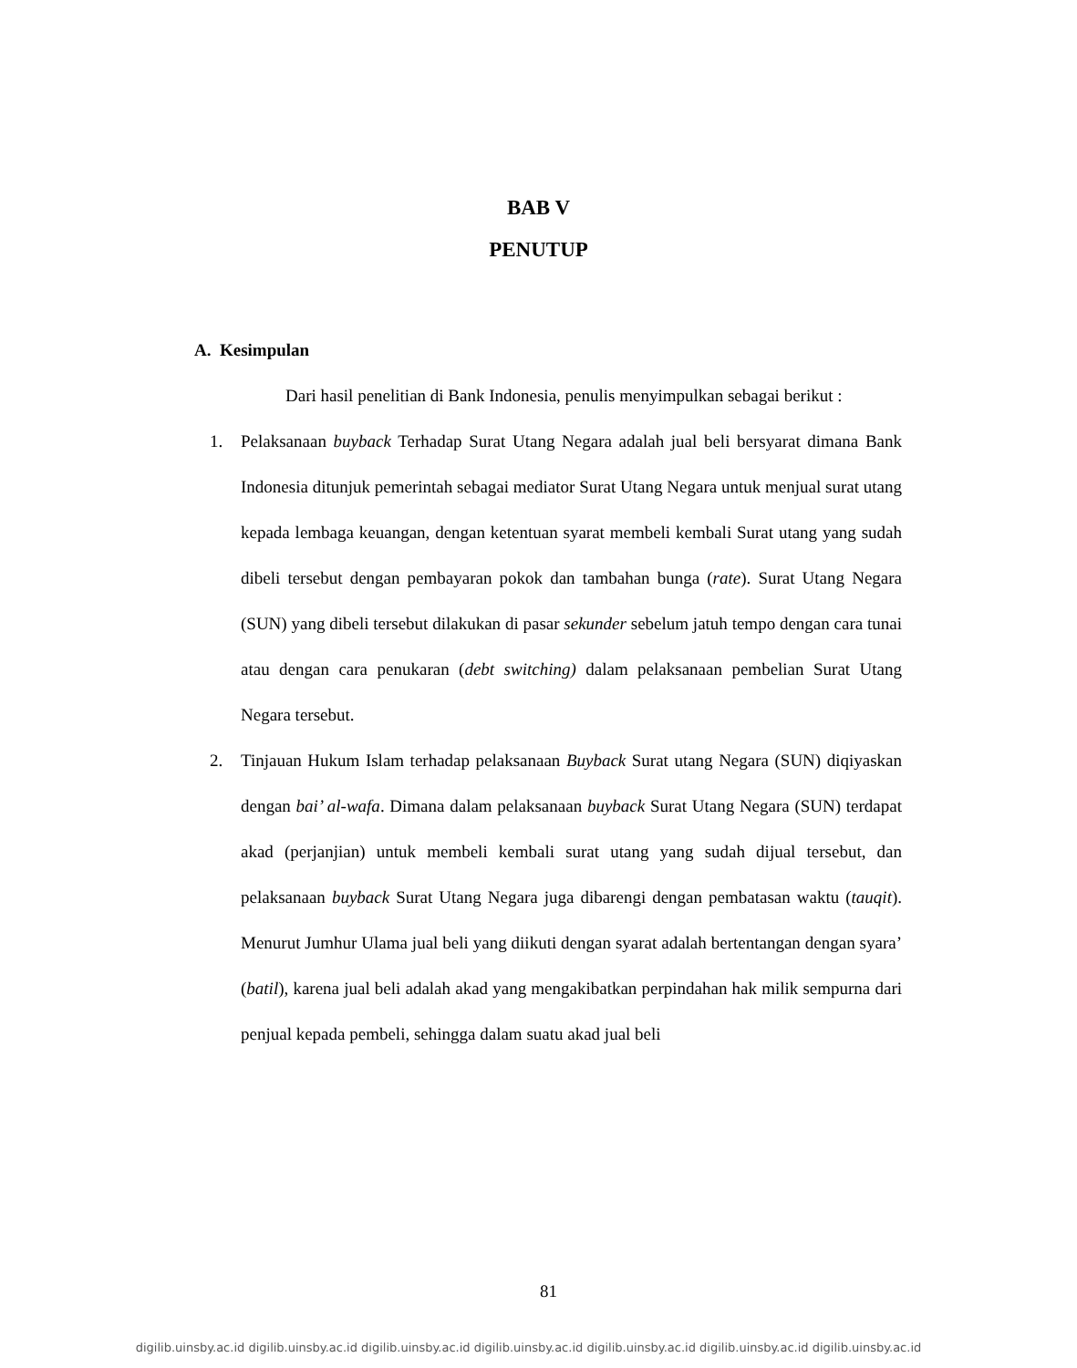BAB V
PENUTUP
A. Kesimpulan
Dari hasil penelitian di Bank Indonesia, penulis menyimpulkan sebagai berikut :
1.
Pelaksanaan buyback Terhadap Surat Utang Negara adalah jual beli bersyarat dimana Bank Indonesia ditunjuk pemerintah sebagai mediator Surat Utang Negara untuk menjual surat utang kepada lembaga keuangan, dengan ketentuan syarat membeli kembali Surat utang yang sudah dibeli tersebut dengan pembayaran pokok dan tambahan bunga (rate). Surat Utang Negara (SUN) yang dibeli tersebut dilakukan di pasar sekunder sebelum jatuh tempo dengan cara tunai atau dengan cara penukaran (debt switching) dalam pelaksanaan pembelian Surat Utang Negara tersebut.
2.
Tinjauan Hukum Islam terhadap pelaksanaan Buyback Surat utang Negara (SUN) diqiyaskan dengan bai’ al-wafa. Dimana dalam pelaksanaan buyback Surat Utang Negara (SUN) terdapat akad (perjanjian) untuk membeli kembali surat utang yang sudah dijual tersebut, dan pelaksanaan buyback Surat Utang Negara juga dibarengi dengan pembatasan waktu (tauqit). Menurut Jumhur Ulama jual beli yang diikuti dengan syarat adalah bertentangan dengan syara’ (batil), karena jual beli adalah akad yang mengakibatkan perpindahan hak milik sempurna dari penjual kepada pembeli, sehingga dalam suatu akad jual beli
81
digilib.uinsby.ac.id digilib.uinsby.ac.id digilib.uinsby.ac.id digilib.uinsby.ac.id digilib.uinsby.ac.id digilib.uinsby.ac.id digilib.uinsby.ac.id